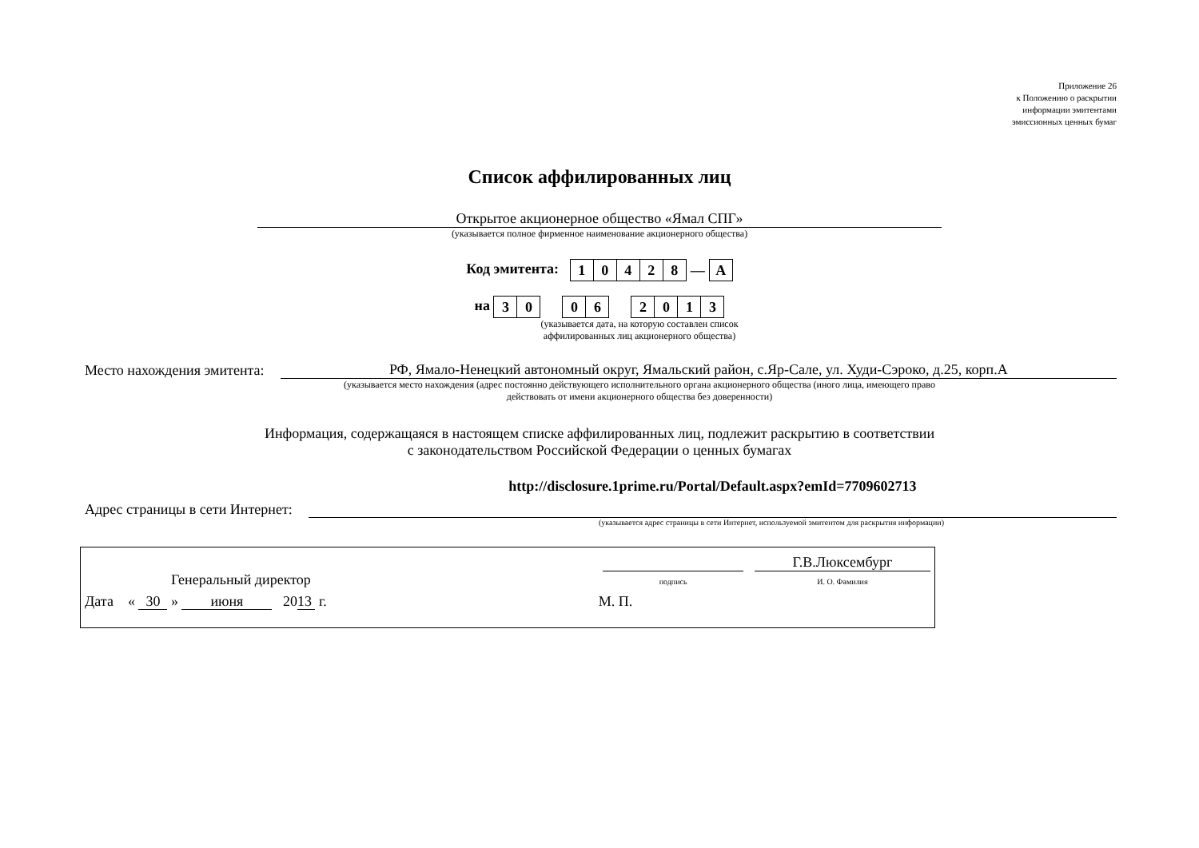Приложение 26
к Положению о раскрытии
информации эмитентами
эмиссионных ценных бумаг
Список аффилированных лиц
Открытое акционерное общество «Ямал СПГ»
(указывается полное фирменное наименование акционерного общества)
Код эмитента:
| 1 | 0 | 4 | 2 | 8 | — | A |
на
| 3 | 0 |
| 0 | 6 |
| 2 | 0 | 1 | 3 |
(указывается дата, на которую составлен список
аффилированных лиц акционерного общества)
Место нахождения эмитента: РФ, Ямало-Ненецкий автономный округ, Ямальский район, с.Яр-Сале, ул. Худи-Сэроко, д.25, корп.А
(указывается место нахождения (адрес постоянно действующего исполнительного органа акционерного общества (иного лица, имеющего право действовать от имени акционерного общества без доверенности)
Информация, содержащаяся в настоящем списке аффилированных лиц, подлежит раскрытию в соответствии
с законодательством Российской Федерации о ценных бумагах
Адрес страницы в сети Интернет: http://disclosure.1prime.ru/Portal/Default.aspx?emId=7709602713
(указывается адрес страницы в сети Интернет, используемой эмитентом для раскрытия информации)
Генеральный директор подпись Г.В.Люксембург
И. О. Фамилия
Дата « 30 » июня 2013 г. М. П.